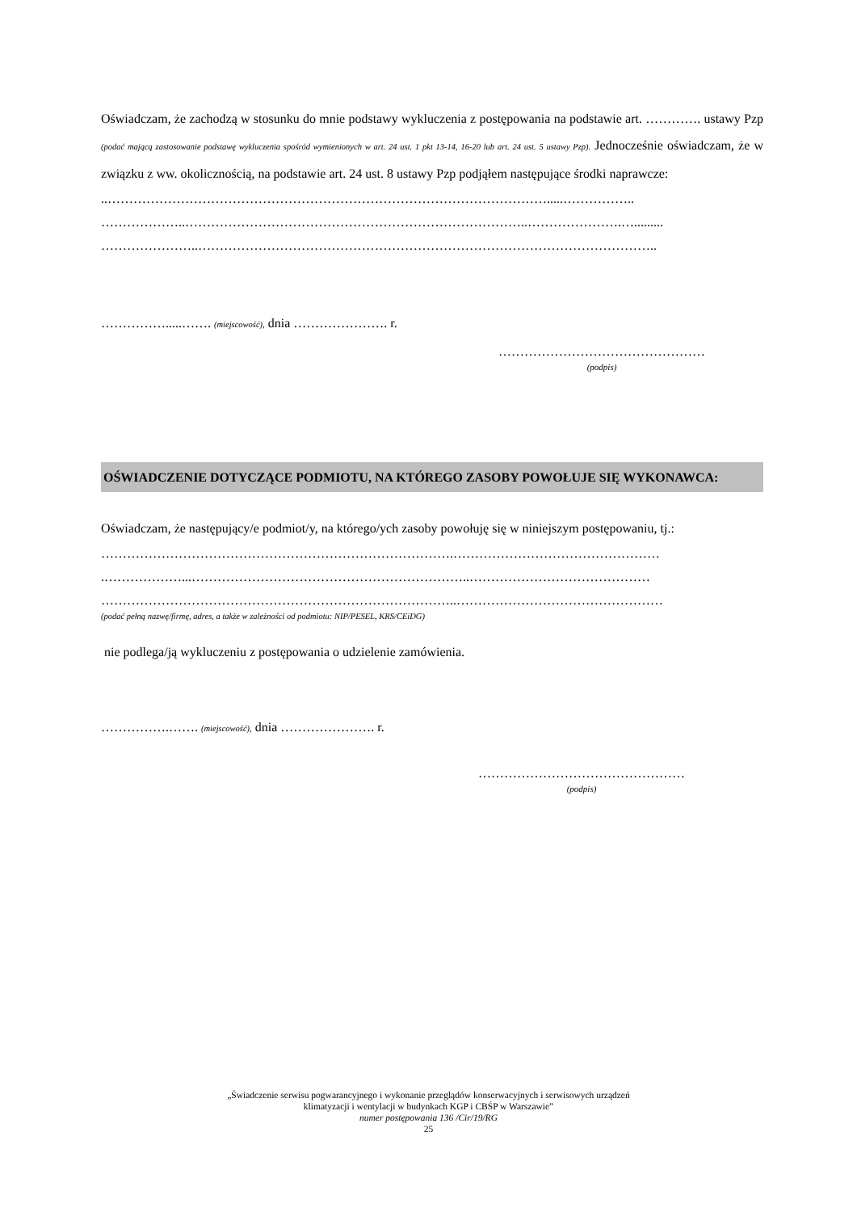Oświadczam, że zachodzą w stosunku do mnie podstawy wykluczenia z postępowania na podstawie art. …………. ustawy Pzp (podać mającą zastosowanie podstawę wykluczenia spośród wymienionych w art. 24 ust. 1 pkt 13-14, 16-20 lub art. 24 ust. 5 ustawy Pzp). Jednocześnie oświadczam, że w związku z ww. okolicznością, na podstawie art. 24 ust. 8 ustawy Pzp podjąłem następujące środki naprawcze:
..………………………………………………………………………………………….....……………..
………………..……………………………………………………………………..………………….….........
…………………..……………………………………………………………………………………………..
…………….....……. (miejscowość), dnia …………………. r.
…………………………………………
(podpis)
OŚWIADCZENIE DOTYCZĄCE PODMIOTU, NA KTÓREGO ZASOBY POWOŁUJE SIĘ WYKONAWCA:
Oświadczam, że następujący/e podmiot/y, na którego/ych zasoby powołuję się w niniejszym postępowaniu, tj.:
……………………………………………………………………….…………………………………………
.………………...………………………………………………………..……………………………………
………………………………………………………………………..…………………………………………
(podać pełną nazwę/firmę, adres, a także w zależności od podmiotu: NIP/PESEL, KRS/CEiDG)
nie podlega/ją wykluczeniu z postępowania o udzielenie zamówienia.
…………….……. (miejscowość), dnia …………………. r.
…………………………………………
(podpis)
„Świadczenie serwisu pogwarancyjnego i wykonanie przeglądów konserwacyjnych i serwisowych urządzeń
klimatyzacji i wentylacji w budynkach KGP i CBŚP w Warszawie”
numer postępowania 136 /Cir/19/RG
25